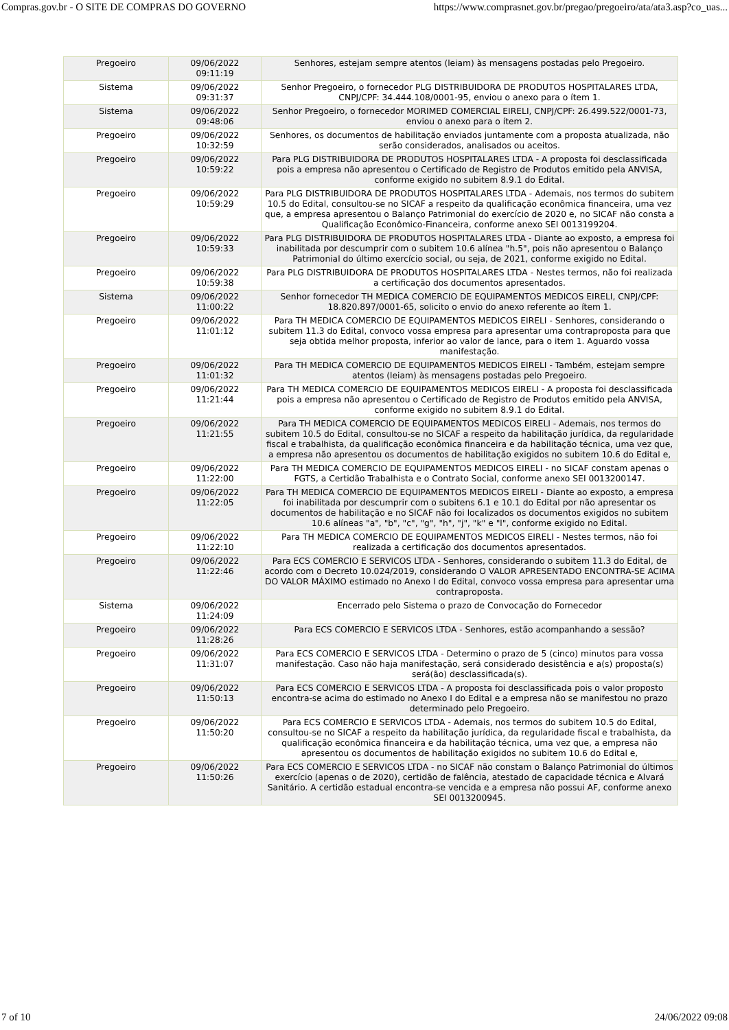Compras.gov.br - O SITE DE COMPRAS DO GOVERNO https://www.comprasnet.gov.br/pregao/pregoeiro/ata/ata3.asp?co_uas...
| Pregoeiro | 09/06/2022 09:11:19 | Senhores, estejam sempre atentos (leiam) às mensagens postadas pelo Pregoeiro. |
| Sistema | 09/06/2022 09:31:37 | Senhor Pregoeiro, o fornecedor PLG DISTRIBUIDORA DE PRODUTOS HOSPITALARES LTDA, CNPJ/CPF: 34.444.108/0001-95, enviou o anexo para o ítem 1. |
| Sistema | 09/06/2022 09:48:06 | Senhor Pregoeiro, o fornecedor MORIMED COMERCIAL EIRELI, CNPJ/CPF: 26.499.522/0001-73, enviou o anexo para o ítem 2. |
| Pregoeiro | 09/06/2022 10:32:59 | Senhores, os documentos de habilitação enviados juntamente com a proposta atualizada, não serão considerados, analisados ou aceitos. |
| Pregoeiro | 09/06/2022 10:59:22 | Para PLG DISTRIBUIDORA DE PRODUTOS HOSPITALARES LTDA - A proposta foi desclassificada pois a empresa não apresentou o Certificado de Registro de Produtos emitido pela ANVISA, conforme exigido no subitem 8.9.1 do Edital. |
| Pregoeiro | 09/06/2022 10:59:29 | Para PLG DISTRIBUIDORA DE PRODUTOS HOSPITALARES LTDA - Ademais, nos termos do subitem 10.5 do Edital, consultou-se no SICAF a respeito da qualificação econômica financeira, uma vez que, a empresa apresentou o Balanço Patrimonial do exercício de 2020 e, no SICAF não consta a Qualificação Econômico-Financeira, conforme anexo SEI 0013199204. |
| Pregoeiro | 09/06/2022 10:59:33 | Para PLG DISTRIBUIDORA DE PRODUTOS HOSPITALARES LTDA - Diante ao exposto, a empresa foi inabilitada por descumprir com o subitem 10.6 alínea "h.5", pois não apresentou o Balanço Patrimonial do último exercício social, ou seja, de 2021, conforme exigido no Edital. |
| Pregoeiro | 09/06/2022 10:59:38 | Para PLG DISTRIBUIDORA DE PRODUTOS HOSPITALARES LTDA - Nestes termos, não foi realizada a certificação dos documentos apresentados. |
| Sistema | 09/06/2022 11:00:22 | Senhor fornecedor TH MEDICA COMERCIO DE EQUIPAMENTOS MEDICOS EIRELI, CNPJ/CPF: 18.820.897/0001-65, solicito o envio do anexo referente ao ítem 1. |
| Pregoeiro | 09/06/2022 11:01:12 | Para TH MEDICA COMERCIO DE EQUIPAMENTOS MEDICOS EIRELI - Senhores, considerando o subitem 11.3 do Edital, convoco vossa empresa para apresentar uma contraproposta para que seja obtida melhor proposta, inferior ao valor de lance, para o item 1. Aguardo vossa manifestação. |
| Pregoeiro | 09/06/2022 11:01:32 | Para TH MEDICA COMERCIO DE EQUIPAMENTOS MEDICOS EIRELI - Também, estejam sempre atentos (leiam) às mensagens postadas pelo Pregoeiro. |
| Pregoeiro | 09/06/2022 11:21:44 | Para TH MEDICA COMERCIO DE EQUIPAMENTOS MEDICOS EIRELI - A proposta foi desclassificada pois a empresa não apresentou o Certificado de Registro de Produtos emitido pela ANVISA, conforme exigido no subitem 8.9.1 do Edital. |
| Pregoeiro | 09/06/2022 11:21:55 | Para TH MEDICA COMERCIO DE EQUIPAMENTOS MEDICOS EIRELI - Ademais, nos termos do subitem 10.5 do Edital, consultou-se no SICAF a respeito da habilitação jurídica, da regularidade fiscal e trabalhista, da qualificação econômica financeira e da habilitação técnica, uma vez que, a empresa não apresentou os documentos de habilitação exigidos no subitem 10.6 do Edital e, |
| Pregoeiro | 09/06/2022 11:22:00 | Para TH MEDICA COMERCIO DE EQUIPAMENTOS MEDICOS EIRELI - no SICAF constam apenas o FGTS, a Certidão Trabalhista e o Contrato Social, conforme anexo SEI 0013200147. |
| Pregoeiro | 09/06/2022 11:22:05 | Para TH MEDICA COMERCIO DE EQUIPAMENTOS MEDICOS EIRELI - Diante ao exposto, a empresa foi inabilitada por descumprir com o subitens 6.1 e 10.1 do Edital por não apresentar os documentos de habilitação e no SICAF não foi localizados os documentos exigidos no subitem 10.6 alíneas "a", "b", "c", "g", "h", "j", "k" e "l", conforme exigido no Edital. |
| Pregoeiro | 09/06/2022 11:22:10 | Para TH MEDICA COMERCIO DE EQUIPAMENTOS MEDICOS EIRELI - Nestes termos, não foi realizada a certificação dos documentos apresentados. |
| Pregoeiro | 09/06/2022 11:22:46 | Para ECS COMERCIO E SERVICOS LTDA - Senhores, considerando o subitem 11.3 do Edital, de acordo com o Decreto 10.024/2019, considerando O VALOR APRESENTADO ENCONTRA-SE ACIMA DO VALOR MÁXIMO estimado no Anexo I do Edital, convoco vossa empresa para apresentar uma contraproposta. |
| Sistema | 09/06/2022 11:24:09 | Encerrado pelo Sistema o prazo de Convocação do Fornecedor |
| Pregoeiro | 09/06/2022 11:28:26 | Para ECS COMERCIO E SERVICOS LTDA - Senhores, estão acompanhando a sessão? |
| Pregoeiro | 09/06/2022 11:31:07 | Para ECS COMERCIO E SERVICOS LTDA - Determino o prazo de 5 (cinco) minutos para vossa manifestação. Caso não haja manifestação, será considerado desistência e a(s) proposta(s) será(ão) desclassificada(s). |
| Pregoeiro | 09/06/2022 11:50:13 | Para ECS COMERCIO E SERVICOS LTDA - A proposta foi desclassificada pois o valor proposto encontra-se acima do estimado no Anexo I do Edital e a empresa não se manifestou no prazo determinado pelo Pregoeiro. |
| Pregoeiro | 09/06/2022 11:50:20 | Para ECS COMERCIO E SERVICOS LTDA - Ademais, nos termos do subitem 10.5 do Edital, consultou-se no SICAF a respeito da habilitação jurídica, da regularidade fiscal e trabalhista, da qualificação econômica financeira e da habilitação técnica, uma vez que, a empresa não apresentou os documentos de habilitação exigidos no subitem 10.6 do Edital e, |
| Pregoeiro | 09/06/2022 11:50:26 | Para ECS COMERCIO E SERVICOS LTDA - no SICAF não constam o Balanço Patrimonial do últimos exercício (apenas o de 2020), certidão de falência, atestado de capacidade técnica e Alvará Sanitário. A certidão estadual encontra-se vencida e a empresa não possui AF, conforme anexo SEI 0013200945. |
7 of 10 24/06/2022 09:08